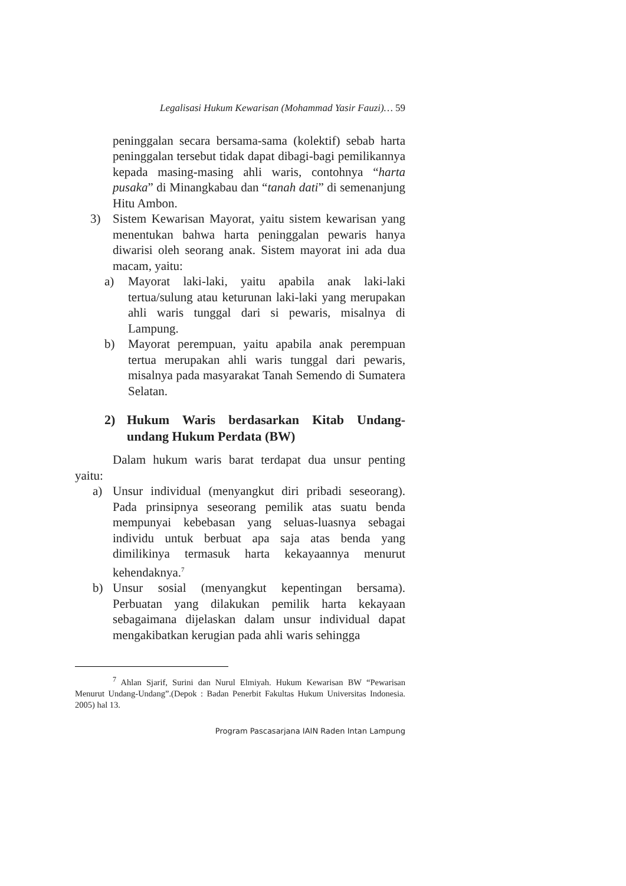Legalisasi Hukum Kewarisan (Mohammad Yasir Fauzi)… 59
peninggalan secara bersama-sama (kolektif) sebab harta peninggalan tersebut tidak dapat dibagi-bagi pemilikannya kepada masing-masing ahli waris, contohnya “harta pusaka” di Minangkabau dan “tanah dati” di semenanjung Hitu Ambon.
3) Sistem Kewarisan Mayorat, yaitu sistem kewarisan yang menentukan bahwa harta peninggalan pewaris hanya diwarisi oleh seorang anak. Sistem mayorat ini ada dua macam, yaitu:
a) Mayorat laki-laki, yaitu apabila anak laki-laki tertua/sulung atau keturunan laki-laki yang merupakan ahli waris tunggal dari si pewaris, misalnya di Lampung.
b) Mayorat perempuan, yaitu apabila anak perempuan tertua merupakan ahli waris tunggal dari pewaris, misalnya pada masyarakat Tanah Semendo di Sumatera Selatan.
2) Hukum Waris berdasarkan Kitab Undang-undang Hukum Perdata (BW)
Dalam hukum waris barat terdapat dua unsur penting yaitu:
a) Unsur individual (menyangkut diri pribadi seseorang). Pada prinsipnya seseorang pemilik atas suatu benda mempunyai kebebasan yang seluas-luasnya sebagai individu untuk berbuat apa saja atas benda yang dimilikinya termasuk harta kekayaannya menurut kehendaknya.<sup>7</sup>
b) Unsur sosial (menyangkut kepentingan bersama). Perbuatan yang dilakukan pemilik harta kekayaan sebagaimana dijelaskan dalam unsur individual dapat mengakibatkan kerugian pada ahli waris sehingga
<sup>7</sup> Ahlan Sjarif, Surini dan Nurul Elmiyah. Hukum Kewarisan BW “Pewarisan Menurut Undang-Undang”.(Depok : Badan Penerbit Fakultas Hukum Universitas Indonesia. 2005) hal 13.
Program Pascasarjana IAIN Raden Intan Lampung